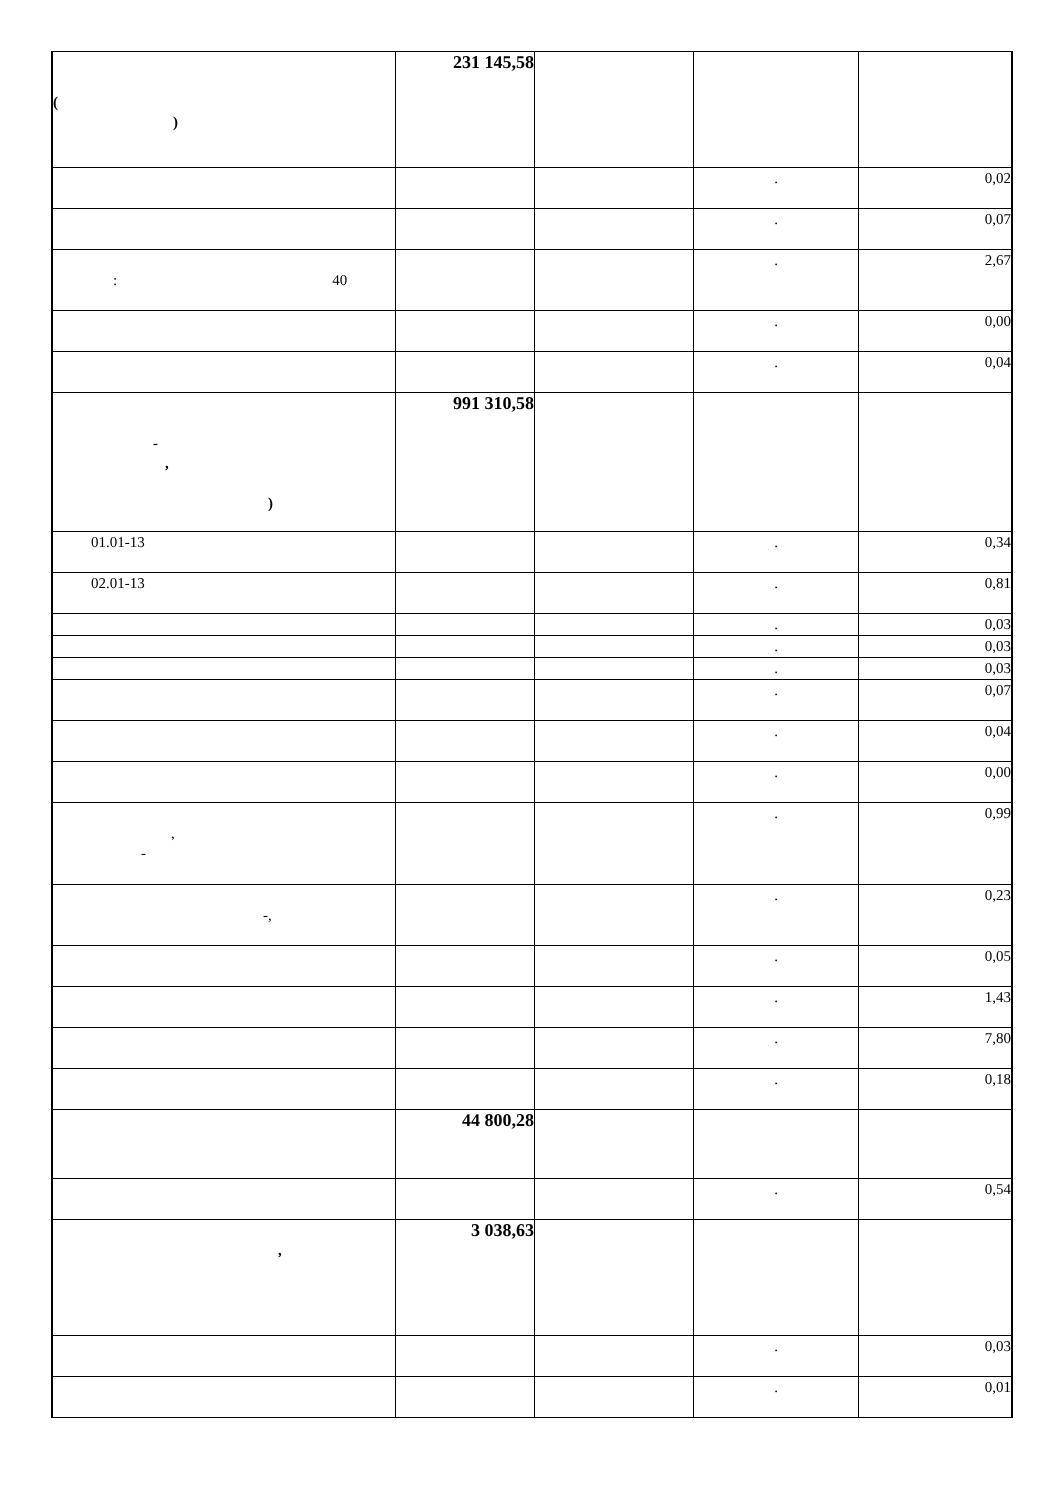| ( ) | 231 145,58 | | | |
| | | | . | 0,02 |
| | | | . | 0,07 |
| : 40 | | | . | 2,67 |
| | | | . | 0,00 |
| | | | . | 0,04 |
| - , ) | 991 310,58 | | | |
| 01.01-13 | | | . | 0,34 |
| 02.01-13 | | | . | 0,81 |
| | | | . | 0,03 |
| | | | . | 0,03 |
| | | | . | 0,03 |
| | | | . | 0,07 |
| | | | . | 0,04 |
| | | | . | 0,00 |
| , - | | | . | 0,99 |
| -, | | | . | 0,23 |
| | | | . | 0,05 |
| | | | . | 1,43 |
| | | | . | 7,80 |
| | | | . | 0,18 |
| | 44 800,28 | | | |
| | | | . | 0,54 |
| , | 3 038,63 | | | |
| | | | . | 0,03 |
| | | | . | 0,01 |